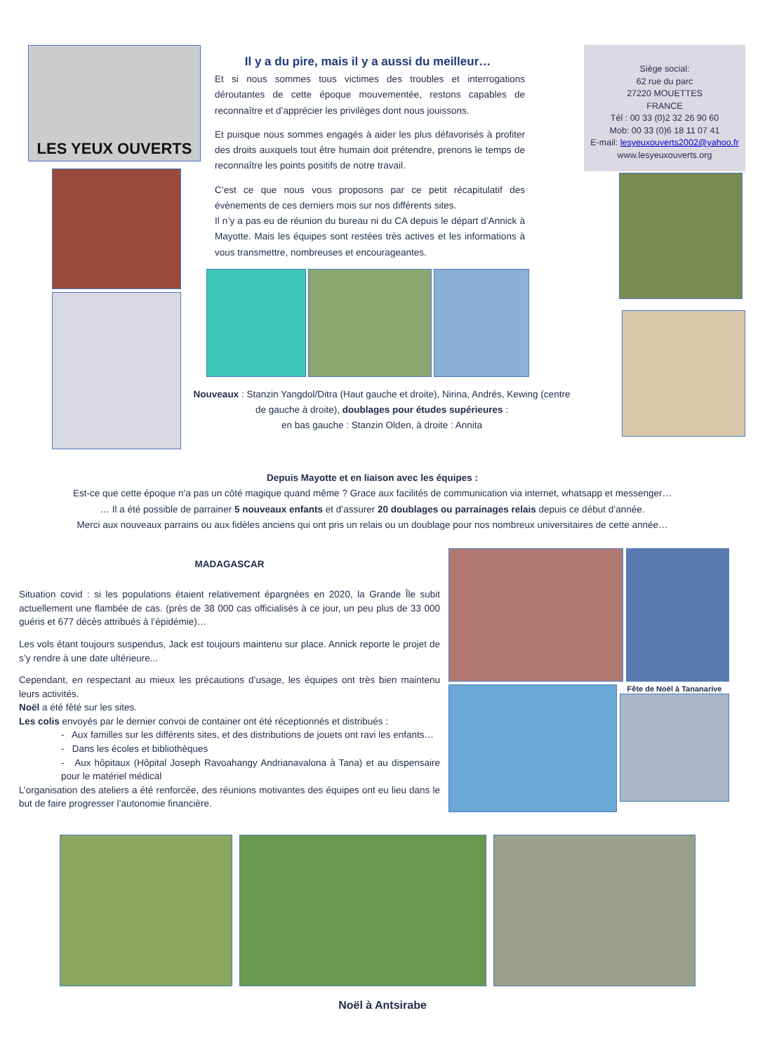LES YEUX OUVERTS
Il y a du pire, mais il y a aussi du meilleur…
Et si nous sommes tous victimes des troubles et interrogations déroutantes de cette époque mouvementée, restons capables de reconnaître et d’apprécier les privilèges dont nous jouissons.
Et puisque nous sommes engagés à aider les plus défavorisés à profiter des droits auxquels tout être humain doit prétendre, prenons le temps de reconnaître les points positifs de notre travail.
C’est ce que nous vous proposons par ce petit récapitulatif des évènements de ces derniers mois sur nos différents sites.
Il n’y a pas eu de réunion du bureau ni du CA depuis le départ d’Annick à Mayotte. Mais les équipes sont restées très actives et les informations à vous transmettre, nombreuses et encourageantes.
Nouveaux : Stanzin Yangdol/Ditra (Haut gauche et droite), Nirina, Andrés, Kewing (centre de gauche à droite), doublages pour études supérieures :
en bas gauche : Stanzin Olden, à droite : Annita
Siège social:
62 rue du parc
27220 MOUETTES
FRANCE
Tél : 00 33 (0)2 32 26 90 60
Mob: 00 33 (0)6 18 11 07 41
E-mail: lesyeuxouverts2002@yahoo.fr
www.lesyeuxouverts.org
Depuis Mayotte et en liaison avec les équipes :
Est-ce que cette époque n’a pas un côté magique quand même ? Grace aux facilités de communication via internet, whatsapp et messenger…
… Il a été possible de parrainer 5 nouveaux enfants et d’assurer 20 doublages ou parrainages relais depuis ce début d’année.
Merci aux nouveaux parrains ou aux fidèles anciens qui ont pris un relais ou un doublage pour nos nombreux universitaires de cette année…
MADAGASCAR
Situation covid : si les populations étaient relativement épargnées en 2020, la Grande Île subit actuellement une flambée de cas. (près de 38 000 cas officialisés à ce jour, un peu plus de 33 000 guéris et 677 décès attribués à l’épidémie)…
Les vols étant toujours suspendus, Jack est toujours maintenu sur place. Annick reporte le projet de s’y rendre à une date ultérieure...
Cependant, en respectant au mieux les précautions d’usage, les équipes ont très bien maintenu leurs activités.
Noël a été fêté sur les sites.
Les colis envoyés par le dernier convoi de container ont été réceptionnés et distribués :
- Aux familles sur les différents sites, et des distributions de jouets ont ravi les enfants…
- Dans les écoles et bibliothèques
- Aux hôpitaux (Hôpital Joseph Ravoahangy Andrianavalona à Tana) et au dispensaire pour le matériel médical
L’organisation des ateliers a été renforcée, des réunions motivantes des équipes ont eu lieu dans le but de faire progresser l’autonomie financière.
Fête de Noël à Tananarive
Noël à Antsirabe